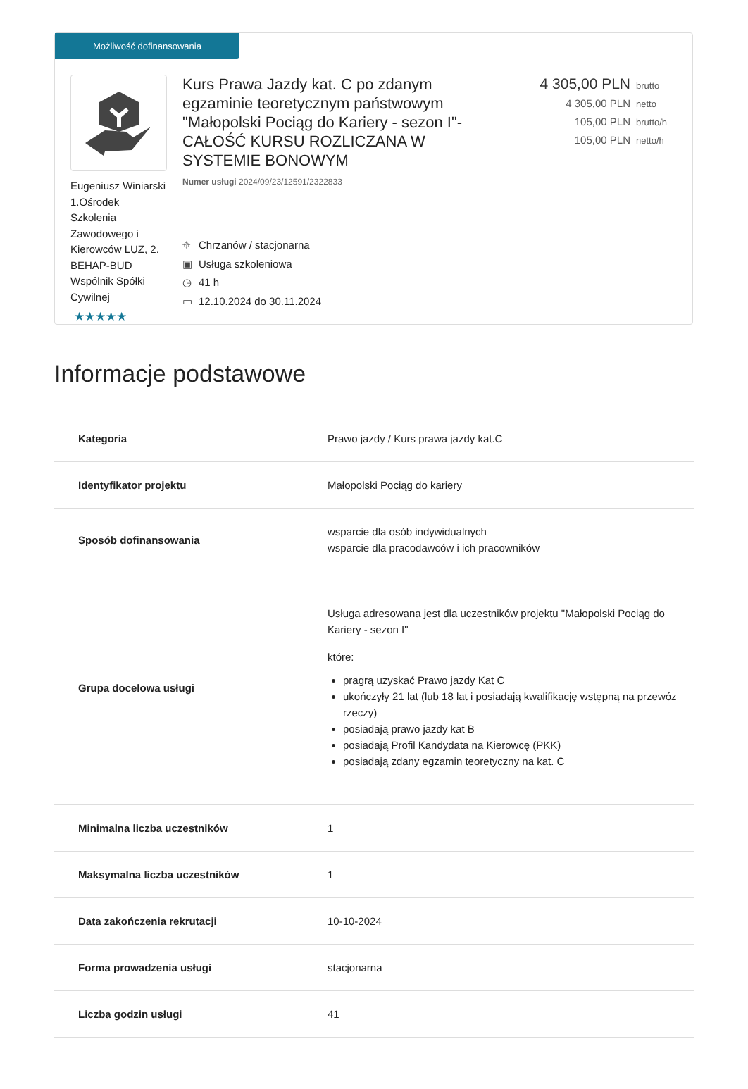Możliwość dofinansowania
Eugeniusz Winiarski 1.Ośrodek Szkolenia Zawodowego i Kierowców LUZ, 2. BEHAP-BUD Wspólnik Spółki Cywilnej
★★★★★
Kurs Prawa Jazdy kat. C po zdanym egzaminie teoretycznym państwowym "Małopolski Pociąg do Kariery - sezon I"- CAŁOŚĆ KURSU ROZLICZANA W SYSTEMIE BONOWYM
Numer usługi 2024/09/23/12591/2322833
⌖ Chrzanów / stacjonarna
▣ Usługa szkoleniowa
◷ 41 h
▭ 12.10.2024 do 30.11.2024
4 305,00 PLN brutto
4 305,00 PLN netto
105,00 PLN brutto/h
105,00 PLN netto/h
Informacje podstawowe
| Kategoria | Prawo jazdy / Kurs prawa jazdy kat.C |
| Identyfikator projektu | Małopolski Pociąg do kariery |
| Sposób dofinansowania | wsparcie dla osób indywidualnych wsparcie dla pracodawców i ich pracowników |
| Grupa docelowa usługi | Usługa adresowana jest dla uczestników projektu "Małopolski Pociąg do Kariery - sezon I" które: pragrą uzyskać Prawo jazdy Kat C ukończyły 21 lat (lub 18 lat i posiadają kwalifikację wstępną na przewóz rzeczy) posiadają prawo jazdy kat B posiadają Profil Kandydata na Kierowcę (PKK) posiadają zdany egzamin teoretyczny na kat. C |
| Minimalna liczba uczestników | 1 |
| Maksymalna liczba uczestników | 1 |
| Data zakończenia rekrutacji | 10-10-2024 |
| Forma prowadzenia usługi | stacjonarna |
| Liczba godzin usługi | 41 |